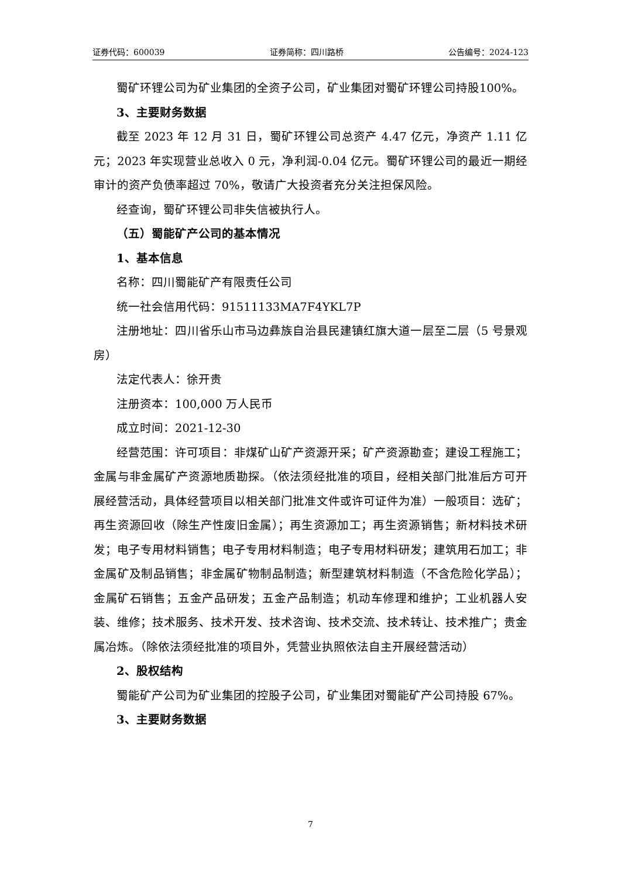证券代码：600039 证券简称：四川路桥 公告编号：2024-123
蜀矿环锂公司为矿业集团的全资子公司，矿业集团对蜀矿环锂公司持股100%。
3、主要财务数据
截至 2023 年 12 月 31 日，蜀矿环锂公司总资产 4.47 亿元，净资产 1.11 亿元；2023 年实现营业总收入 0 元，净利润-0.04 亿元。蜀矿环锂公司的最近一期经审计的资产负债率超过 70%，敬请广大投资者充分关注担保风险。
经查询，蜀矿环锂公司非失信被执行人。
（五）蜀能矿产公司的基本情况
1、基本信息
名称：四川蜀能矿产有限责任公司
统一社会信用代码：91511133MA7F4YKL7P
注册地址：四川省乐山市马边彝族自治县民建镇红旗大道一层至二层（5 号景观房）
法定代表人：徐开贵
注册资本：100,000 万人民币
成立时间：2021-12-30
经营范围：许可项目：非煤矿山矿产资源开采；矿产资源勘查；建设工程施工；金属与非金属矿产资源地质勘探。（依法须经批准的项目，经相关部门批准后方可开展经营活动，具体经营项目以相关部门批准文件或许可证件为准）一般项目：选矿；再生资源回收（除生产性废旧金属）；再生资源加工；再生资源销售；新材料技术研发；电子专用材料销售；电子专用材料制造；电子专用材料研发；建筑用石加工；非金属矿及制品销售；非金属矿物制品制造；新型建筑材料制造（不含危险化学品）；金属矿石销售；五金产品研发；五金产品制造；机动车修理和维护；工业机器人安装、维修；技术服务、技术开发、技术咨询、技术交流、技术转让、技术推广；贵金属冶炼。（除依法须经批准的项目外，凭营业执照依法自主开展经营活动）
2、股权结构
蜀能矿产公司为矿业集团的控股子公司，矿业集团对蜀能矿产公司持股 67%。
3、主要财务数据
7